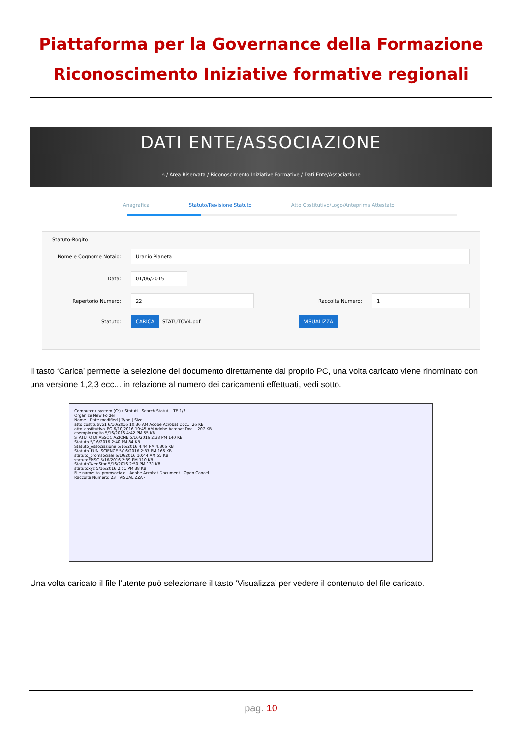Piattaforma per la Governance della Formazione
Riconoscimento Iniziative formative regionali
DATI ENTE/ASSOCIAZIONE
⌂ / Area Riservata / Riconoscimento Iniziative Formative / Dati Ente/Associazione
Anagrafica Statuto/Revisione Statuto Atto Costitutivo/Logo/Anteprima Attestato
Statuto-Rogito
Nome e Cognome Notaio: Uranio Pianeta
Data: 01/06/2015
Repertorio Numero: 22 Raccolta Numero: 1
Statuto: CARICA STATUTOV4.pdf VISUALIZZA
Il tasto ‘Carica’ permette la selezione del documento direttamente dal proprio PC, una volta caricato viene rinominato con una versione 1,2,3 ecc... in relazione al numero dei caricamenti effettuati, vedi sotto.
Computer › system (C:) › Statuti Search Statuti TE 1/3
Organize New Folder
Name | Date modified | Type | Size
atto costitutivo1 6/10/2016 10:36 AM Adobe Acrobat Doc... 26 KB
atto_costitutivo_PG 6/10/2016 10:45 AM Adobe Acrobat Doc... 207 KB
esempio rogito 5/16/2016 4:42 PM 55 KB
STATUTO DI ASSOCIAZIONE 5/16/2016 2:38 PM 140 KB
Statuto 5/16/2016 2:40 PM 84 KB
Statuto_Associazione 5/16/2016 4:44 PM 4,306 KB
Statuto_FUN_SCIENCE 5/16/2016 2:37 PM 166 KB
statuto_promsociale 6/10/2016 10:44 AM 55 KB
statutoFMSC 5/16/2016 2:39 PM 110 KB
StatutoTwenStar 5/16/2016 2:50 PM 131 KB
statutoxyz 5/16/2016 2:51 PM 38 KB
File name: to_promsociale Adobe Acrobat Document Open Cancel
Raccolta Numero: 23 VISUALIZZA ⇦
Una volta caricato il file l’utente può selezionare il tasto ‘Visualizza’ per vedere il contenuto del file caricato.
pag. 10